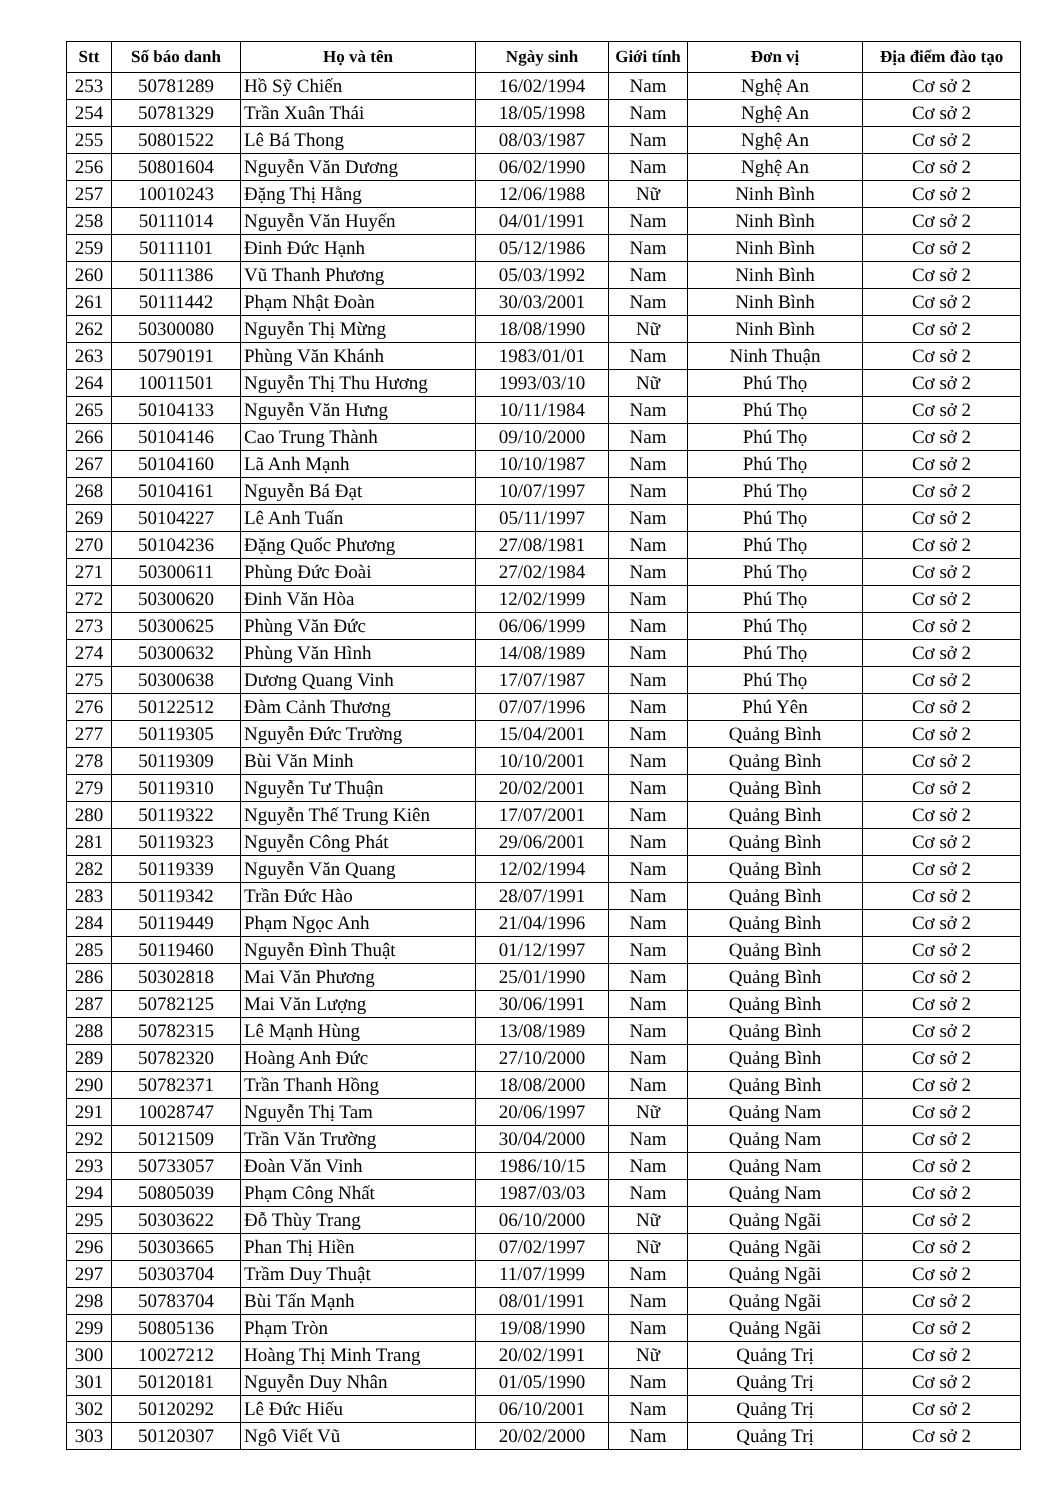| Stt | Số báo danh | Họ và tên | Ngày sinh | Giới tính | Đơn vị | Địa điểm đào tạo |
| --- | --- | --- | --- | --- | --- | --- |
| 253 | 50781289 | Hồ Sỹ Chiến | 16/02/1994 | Nam | Nghệ An | Cơ sở 2 |
| 254 | 50781329 | Trần Xuân Thái | 18/05/1998 | Nam | Nghệ An | Cơ sở 2 |
| 255 | 50801522 | Lê Bá Thong | 08/03/1987 | Nam | Nghệ An | Cơ sở 2 |
| 256 | 50801604 | Nguyễn Văn Dương | 06/02/1990 | Nam | Nghệ An | Cơ sở 2 |
| 257 | 10010243 | Đặng Thị Hằng | 12/06/1988 | Nữ | Ninh Bình | Cơ sở 2 |
| 258 | 50111014 | Nguyễn Văn Huyến | 04/01/1991 | Nam | Ninh Bình | Cơ sở 2 |
| 259 | 50111101 | Đinh Đức Hạnh | 05/12/1986 | Nam | Ninh Bình | Cơ sở 2 |
| 260 | 50111386 | Vũ Thanh Phương | 05/03/1992 | Nam | Ninh Bình | Cơ sở 2 |
| 261 | 50111442 | Phạm Nhật Đoàn | 30/03/2001 | Nam | Ninh Bình | Cơ sở 2 |
| 262 | 50300080 | Nguyễn Thị Mừng | 18/08/1990 | Nữ | Ninh Bình | Cơ sở 2 |
| 263 | 50790191 | Phùng Văn Khánh | 1983/01/01 | Nam | Ninh Thuận | Cơ sở 2 |
| 264 | 10011501 | Nguyễn Thị Thu Hương | 1993/03/10 | Nữ | Phú Thọ | Cơ sở 2 |
| 265 | 50104133 | Nguyễn Văn Hưng | 10/11/1984 | Nam | Phú Thọ | Cơ sở 2 |
| 266 | 50104146 | Cao Trung Thành | 09/10/2000 | Nam | Phú Thọ | Cơ sở 2 |
| 267 | 50104160 | Lã Anh Mạnh | 10/10/1987 | Nam | Phú Thọ | Cơ sở 2 |
| 268 | 50104161 | Nguyễn Bá Đạt | 10/07/1997 | Nam | Phú Thọ | Cơ sở 2 |
| 269 | 50104227 | Lê Anh Tuấn | 05/11/1997 | Nam | Phú Thọ | Cơ sở 2 |
| 270 | 50104236 | Đặng Quốc Phương | 27/08/1981 | Nam | Phú Thọ | Cơ sở 2 |
| 271 | 50300611 | Phùng Đức Đoài | 27/02/1984 | Nam | Phú Thọ | Cơ sở 2 |
| 272 | 50300620 | Đinh Văn Hòa | 12/02/1999 | Nam | Phú Thọ | Cơ sở 2 |
| 273 | 50300625 | Phùng Văn Đức | 06/06/1999 | Nam | Phú Thọ | Cơ sở 2 |
| 274 | 50300632 | Phùng Văn Hình | 14/08/1989 | Nam | Phú Thọ | Cơ sở 2 |
| 275 | 50300638 | Dương Quang Vinh | 17/07/1987 | Nam | Phú Thọ | Cơ sở 2 |
| 276 | 50122512 | Đàm Cảnh Thương | 07/07/1996 | Nam | Phú Yên | Cơ sở 2 |
| 277 | 50119305 | Nguyễn Đức Trường | 15/04/2001 | Nam | Quảng Bình | Cơ sở 2 |
| 278 | 50119309 | Bùi Văn Minh | 10/10/2001 | Nam | Quảng Bình | Cơ sở 2 |
| 279 | 50119310 | Nguyễn Tư Thuận | 20/02/2001 | Nam | Quảng Bình | Cơ sở 2 |
| 280 | 50119322 | Nguyễn Thế Trung Kiên | 17/07/2001 | Nam | Quảng Bình | Cơ sở 2 |
| 281 | 50119323 | Nguyễn Công Phát | 29/06/2001 | Nam | Quảng Bình | Cơ sở 2 |
| 282 | 50119339 | Nguyễn Văn Quang | 12/02/1994 | Nam | Quảng Bình | Cơ sở 2 |
| 283 | 50119342 | Trần Đức Hào | 28/07/1991 | Nam | Quảng Bình | Cơ sở 2 |
| 284 | 50119449 | Phạm Ngọc Anh | 21/04/1996 | Nam | Quảng Bình | Cơ sở 2 |
| 285 | 50119460 | Nguyễn Đình Thuật | 01/12/1997 | Nam | Quảng Bình | Cơ sở 2 |
| 286 | 50302818 | Mai Văn Phương | 25/01/1990 | Nam | Quảng Bình | Cơ sở 2 |
| 287 | 50782125 | Mai Văn Lượng | 30/06/1991 | Nam | Quảng Bình | Cơ sở 2 |
| 288 | 50782315 | Lê Mạnh Hùng | 13/08/1989 | Nam | Quảng Bình | Cơ sở 2 |
| 289 | 50782320 | Hoàng Anh Đức | 27/10/2000 | Nam | Quảng Bình | Cơ sở 2 |
| 290 | 50782371 | Trần Thanh Hồng | 18/08/2000 | Nam | Quảng Bình | Cơ sở 2 |
| 291 | 10028747 | Nguyễn Thị Tam | 20/06/1997 | Nữ | Quảng Nam | Cơ sở 2 |
| 292 | 50121509 | Trần Văn Trường | 30/04/2000 | Nam | Quảng Nam | Cơ sở 2 |
| 293 | 50733057 | Đoàn Văn Vinh | 1986/10/15 | Nam | Quảng Nam | Cơ sở 2 |
| 294 | 50805039 | Phạm Công Nhất | 1987/03/03 | Nam | Quảng Nam | Cơ sở 2 |
| 295 | 50303622 | Đỗ Thùy Trang | 06/10/2000 | Nữ | Quảng Ngãi | Cơ sở 2 |
| 296 | 50303665 | Phan Thị Hiền | 07/02/1997 | Nữ | Quảng Ngãi | Cơ sở 2 |
| 297 | 50303704 | Trầm Duy Thuật | 11/07/1999 | Nam | Quảng Ngãi | Cơ sở 2 |
| 298 | 50783704 | Bùi Tấn Mạnh | 08/01/1991 | Nam | Quảng Ngãi | Cơ sở 2 |
| 299 | 50805136 | Phạm Tròn | 19/08/1990 | Nam | Quảng Ngãi | Cơ sở 2 |
| 300 | 10027212 | Hoàng Thị Minh Trang | 20/02/1991 | Nữ | Quảng Trị | Cơ sở 2 |
| 301 | 50120181 | Nguyễn Duy Nhân | 01/05/1990 | Nam | Quảng Trị | Cơ sở 2 |
| 302 | 50120292 | Lê Đức Hiếu | 06/10/2001 | Nam | Quảng Trị | Cơ sở 2 |
| 303 | 50120307 | Ngô Viết Vũ | 20/02/2000 | Nam | Quảng Trị | Cơ sở 2 |